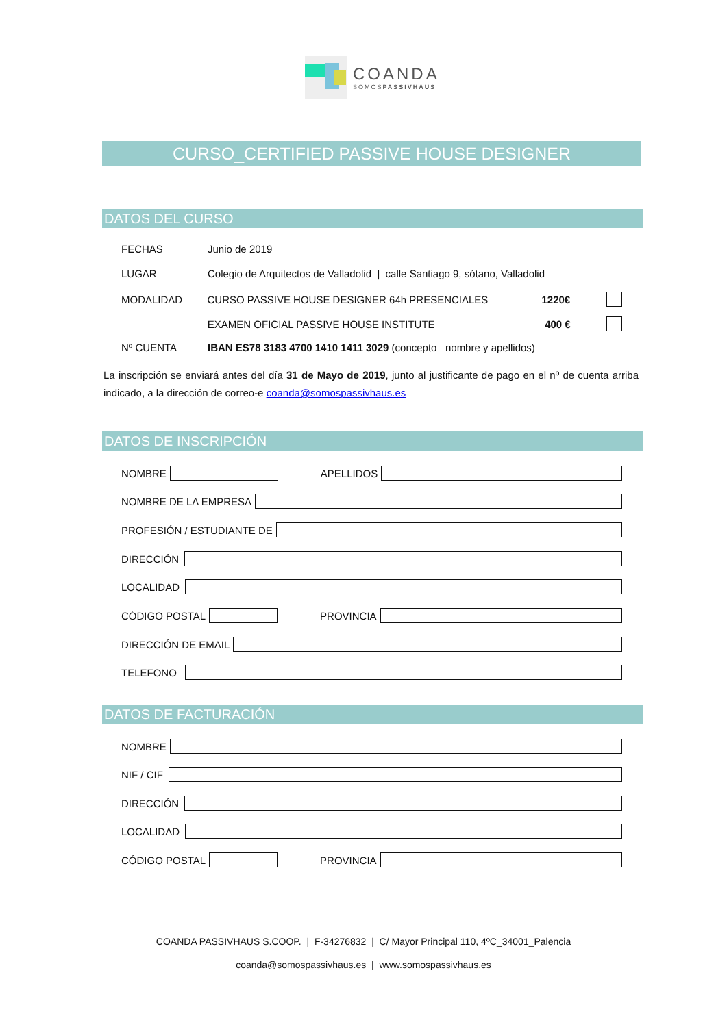COANDA
SOMOSPASSIVHAUS
CURSO_CERTIFIED PASSIVE HOUSE DESIGNER
DATOS DEL CURSO
FECHAS Junio de 2019
LUGAR Colegio de Arquitectos de Valladolid | calle Santiago 9, sótano, Valladolid
MODALIDAD CURSO PASSIVE HOUSE DESIGNER 64h PRESENCIALES 1220€
EXAMEN OFICIAL PASSIVE HOUSE INSTITUTE 400 €
Nº CUENTA IBAN ES78 3183 4700 1410 1411 3029 (concepto_ nombre y apellidos)
La inscripción se enviará antes del día 31 de Mayo de 2019, junto al justificante de pago en el nº de cuenta arriba indicado, a la dirección de correo-e coanda@somospassivhaus.es
DATOS DE INSCRIPCIÓN
NOMBRE APELLIDOS
NOMBRE DE LA EMPRESA
PROFESIÓN / ESTUDIANTE DE
DIRECCIÓN
LOCALIDAD
CÓDIGO POSTAL PROVINCIA
DIRECCIÓN DE EMAIL
TELEFONO
DATOS DE FACTURACIÓN
NOMBRE
NIF / CIF
DIRECCIÓN
LOCALIDAD
CÓDIGO POSTAL PROVINCIA
COANDA PASSIVHAUS S.COOP. | F-34276832 | C/ Mayor Principal 110, 4ºC_34001_Palencia
coanda@somospassivhaus.es | www.somospassivhaus.es